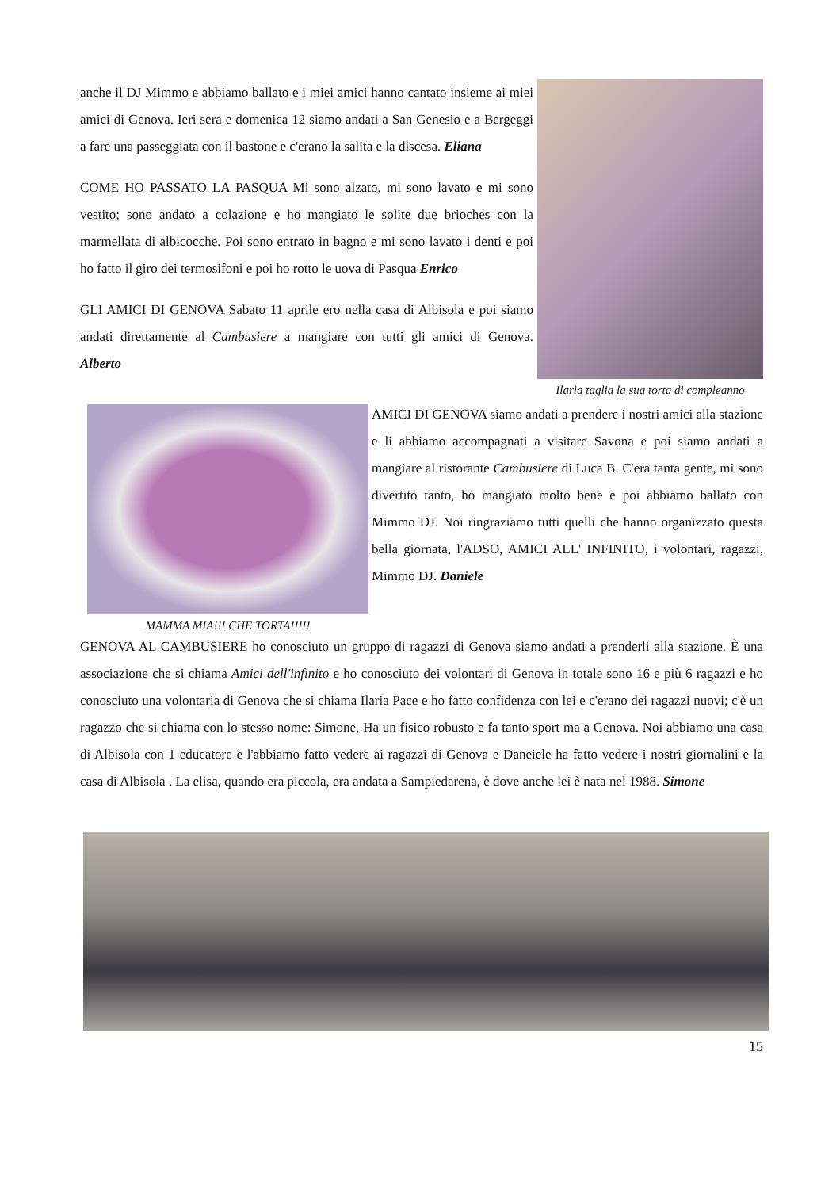anche il DJ Mimmo e abbiamo ballato e i miei amici hanno cantato insieme ai miei amici di Genova. Ieri sera e domenica 12 siamo andati a San Genesio e a Bergeggi a fare una passeggiata con il bastone e c'erano la salita e la discesa. Eliana
COME HO PASSATO LA PASQUA Mi sono alzato, mi sono lavato e mi sono vestito; sono andato a colazione e ho mangiato le solite due brioches con la marmellata di albicocche. Poi sono entrato in bagno e mi sono lavato i denti e poi ho fatto il giro dei termosifoni e poi ho rotto le uova di Pasqua Enrico
GLI AMICI DI GENOVA Sabato 11 aprile ero nella casa di Albisola e poi siamo andati direttamente al Cambusiere a mangiare con tutti gli amici di Genova. Alberto
Ilaria taglia la sua torta di compleanno
MAMMA MIA!!! CHE TORTA!!!!!
AMICI DI GENOVA siamo andati a prendere i nostri amici alla stazione e li abbiamo accompagnati a visitare Savona e poi siamo andati a mangiare al ristorante Cambusiere di Luca B. C'era tanta gente, mi sono divertito tanto, ho mangiato molto bene e poi abbiamo ballato con Mimmo DJ. Noi ringraziamo tutti quelli che hanno organizzato questa bella giornata, l'ADSO, AMICI ALL' INFINITO, i volontari, ragazzi, Mimmo DJ. Daniele
GENOVA AL CAMBUSIERE ho conosciuto un gruppo di ragazzi di Genova siamo andati a prenderli alla stazione. È una associazione che si chiama Amici dell'infinito e ho conosciuto dei volontari di Genova in totale sono 16 e più 6 ragazzi e ho conosciuto una volontaria di Genova che si chiama Ilaria Pace e ho fatto confidenza con lei e c'erano dei ragazzi nuovi; c'è un ragazzo che si chiama con lo stesso nome: Simone, Ha un fisico robusto e fa tanto sport ma a Genova. Noi abbiamo una casa di Albisola con 1 educatore e l'abbiamo fatto vedere ai ragazzi di Genova e Daneiele ha fatto vedere i nostri giornalini e la casa di Albisola . La elisa, quando era piccola, era andata a Sampiedarena, è dove anche lei è nata nel 1988. Simone
15